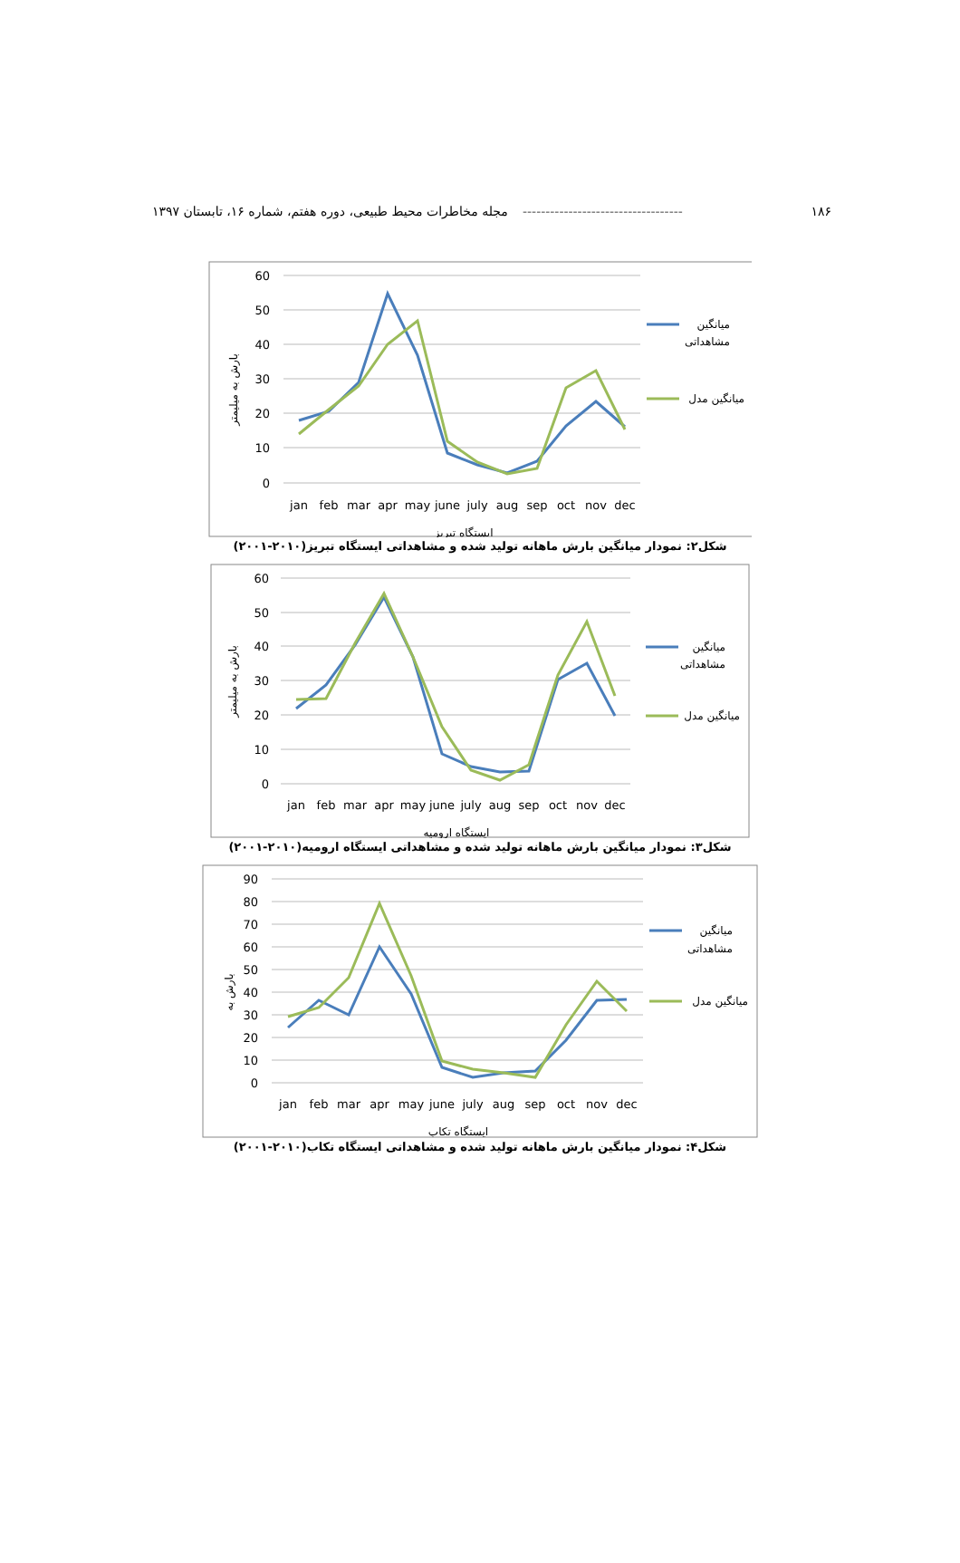۱۸۶ ----------------------------------- مجله مخاطرات محیط طبیعی، دوره هفتم، شماره ۱۶، تابستان ۱۳۹۷
60
50
40
30
20
10
0
jan
feb
mar
apr
may
june
july
aug
sep
oct
nov
dec
ایستگاه تبریز
بارش به میلیمتر
میانگین
مشاهداتی
میانگین مدل
شکل۲: نمودار میانگین بارش ماهانه تولید شده و مشاهداتی ایستگاه تبریز(۲۰۱۰-۲۰۰۱)
60
50
40
30
20
10
0
jan
feb
mar
apr
may
june
july
aug
sep
oct
nov
dec
ایستگاه ارومیه
بارش به میلیمتر
میانگین
مشاهداتی
میانگین مدل
شکل۳: نمودار میانگین بارش ماهانه تولید شده و مشاهداتی ایستگاه ارومیه(۲۰۱۰-۲۰۰۱)
90
80
70
60
50
40
30
20
10
0
jan
feb
mar
apr
may
june
july
aug
sep
oct
nov
dec
ایستگاه تکاب
بارش به
میانگین
مشاهداتی
میانگین مدل
شکل۴: نمودار میانگین بارش ماهانه تولید شده و مشاهداتی ایستگاه تکاب(۲۰۱۰-۲۰۰۱)